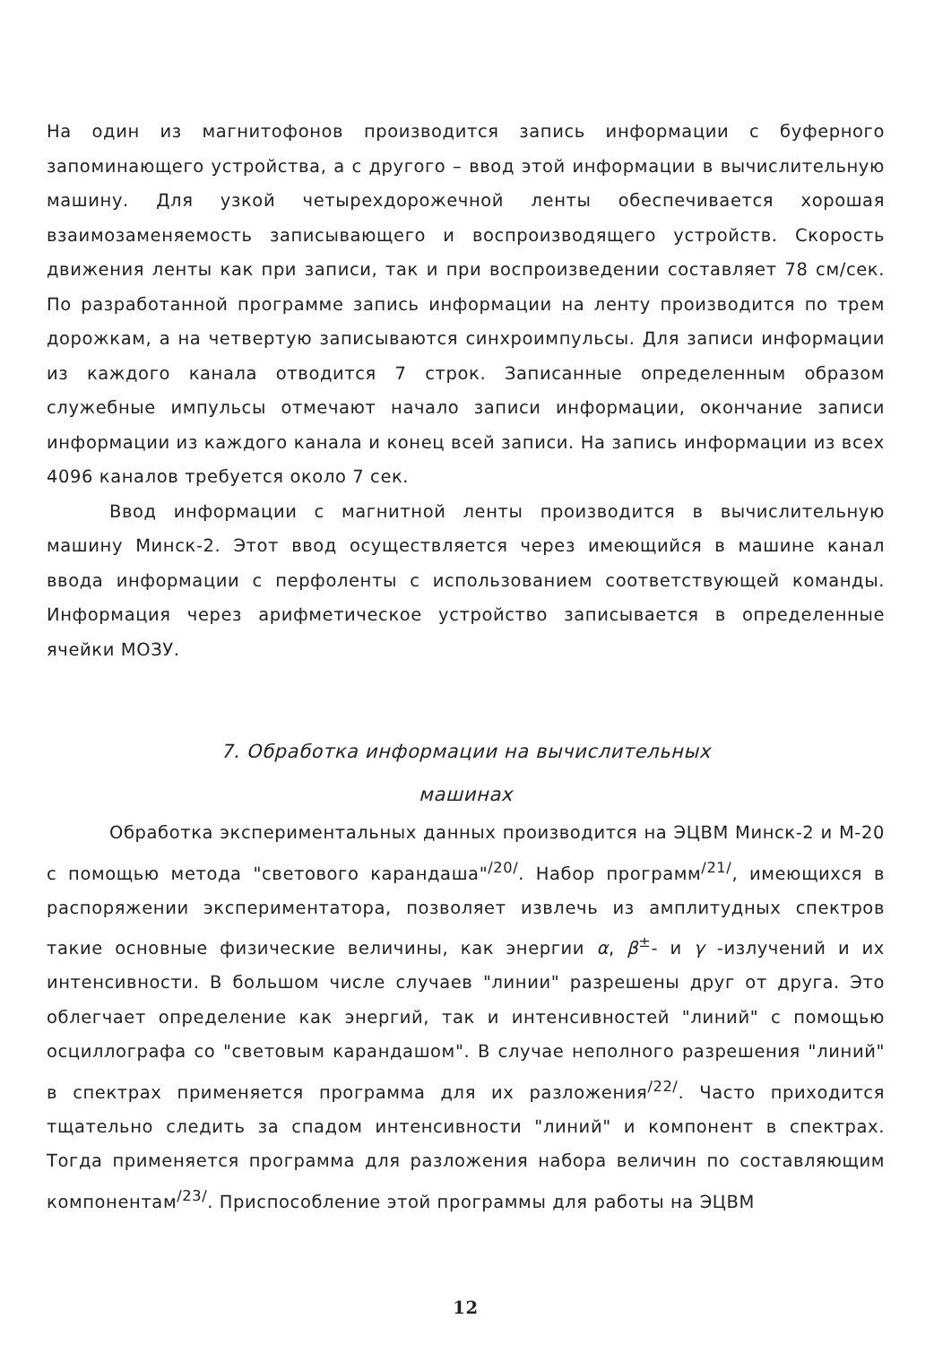На один из магнитофонов производится запись информации с буферного запоминающего устройства, а с другого – ввод этой информации в вычислительную машину. Для узкой четырехдорожечной ленты обеспечивается хорошая взаимозаменяемость записывающего и воспроизводящего устройств. Скорость движения ленты как при записи, так и при воспроизведении составляет 78 см/сек. По разработанной программе запись информации на ленту производится по трем дорожкам, а на четвертую записываются синхроимпульсы. Для записи информации из каждого канала отводится 7 строк. Записанные определенным образом служебные импульсы отмечают начало записи информации, окончание записи информации из каждого канала и конец всей записи. На запись информации из всех 4096 каналов требуется около 7 сек.
Ввод информации с магнитной ленты производится в вычислительную машину Минск-2. Этот ввод осуществляется через имеющийся в машине канал ввода информации с перфоленты с использованием соответствующей команды. Информация через арифметическое устройство записывается в определенные ячейки МОЗУ.
7. Обработка информации на вычислительных
машинах
Обработка экспериментальных данных производится на ЭЦВМ Минск-2 и М-20 с помощью метода "светового карандаша"<sup>/20/</sup>. Набор программ<sup>/21/</sup>, имеющихся в распоряжении экспериментатора, позволяет извлечь из амплитудных спектров такие основные физические величины, как энергии α, β<sup>±</sup>- и γ -излучений и их интенсивности. В большом числе случаев "линии" разрешены друг от друга. Это облегчает определение как энергий, так и интенсивностей "линий" с помощью осциллографа со "световым карандашом". В случае неполного разрешения "линий" в спектрах применяется программа для их разложения<sup>/22/</sup>. Часто приходится тщательно следить за спадом интенсивности "линий" и компонент в спектрах. Тогда применяется программа для разложения набора величин по составляющим компонентам<sup>/23/</sup>. Приспособление этой программы для работы на ЭЦВМ
12